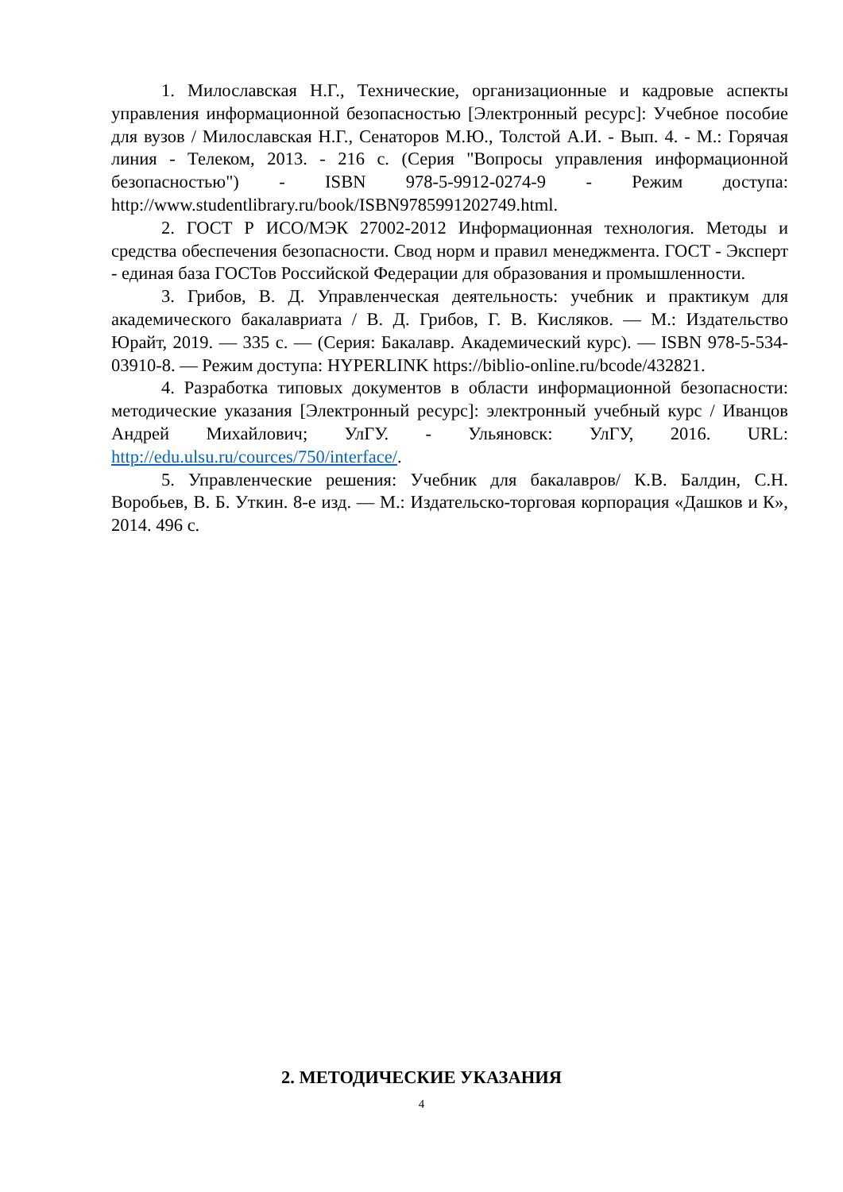1. Милославская Н.Г., Технические, организационные и кадровые аспекты управления информационной безопасностью [Электронный ресурс]: Учебное пособие для вузов / Милославская Н.Г., Сенаторов М.Ю., Толстой А.И. - Вып. 4. - М.: Горячая линия - Телеком, 2013. - 216 с. (Серия "Вопросы управления информационной безопасностью") - ISBN 978-5-9912-0274-9 - Режим доступа: http://www.studentlibrary.ru/book/ISBN9785991202749.html.
2. ГОСТ Р ИСО/МЭК 27002-2012 Информационная технология. Методы и средства обеспечения безопасности. Свод норм и правил менеджмента. ГОСТ - Эксперт - единая база ГОСТов Российской Федерации для образования и промышленности.
3. Грибов, В. Д. Управленческая деятельность: учебник и практикум для академического бакалавриата / В. Д. Грибов, Г. В. Кисляков. — М.: Издательство Юрайт, 2019. — 335 с. — (Серия: Бакалавр. Академический курс). — ISBN 978-5-534-03910-8. — Режим доступа: HYPERLINK https://biblio-online.ru/bcode/432821.
4. Разработка типовых документов в области информационной безопасности: методические указания [Электронный ресурс]: электронный учебный курс / Иванцов Андрей Михайлович; УлГУ. - Ульяновск: УлГУ, 2016. URL: http://edu.ulsu.ru/cources/750/interface/.
5. Управленческие решения: Учебник для бакалавров/ К.В. Балдин, С.Н. Воробьев, В. Б. Уткин. 8-е изд. — М.: Издательско-торговая корпорация «Дашков и К», 2014. 496 с.
2. МЕТОДИЧЕСКИЕ УКАЗАНИЯ
4